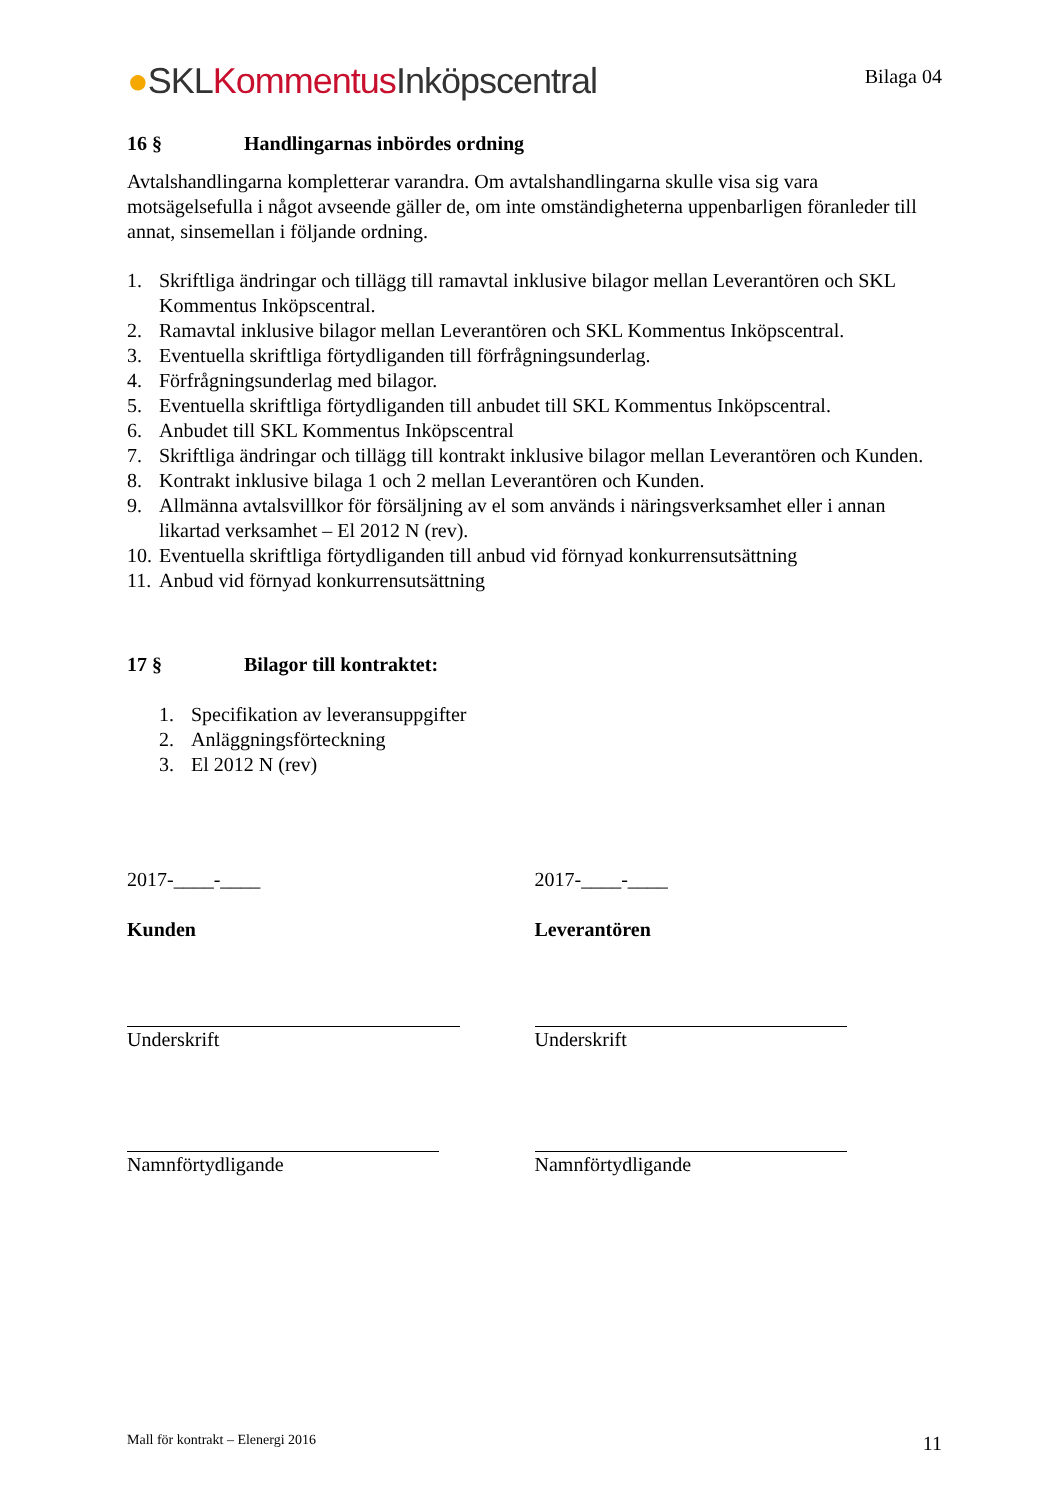●SKL Kommentus Inköpscentral
Bilaga 04
16 § Handlingarnas inbördes ordning
Avtalshandlingarna kompletterar varandra. Om avtalshandlingarna skulle visa sig vara motsägelsefulla i något avseende gäller de, om inte omständigheterna uppenbarligen föranleder till annat, sinsemellan i följande ordning.
1. Skriftliga ändringar och tillägg till ramavtal inklusive bilagor mellan Leverantören och SKL Kommentus Inköpscentral.
2. Ramavtal inklusive bilagor mellan Leverantören och SKL Kommentus Inköpscentral.
3. Eventuella skriftliga förtydliganden till förfrågningsunderlag.
4. Förfrågningsunderlag med bilagor.
5. Eventuella skriftliga förtydliganden till anbudet till SKL Kommentus Inköpscentral.
6. Anbudet till SKL Kommentus Inköpscentral
7. Skriftliga ändringar och tillägg till kontrakt inklusive bilagor mellan Leverantören och Kunden.
8. Kontrakt inklusive bilaga 1 och 2 mellan Leverantören och Kunden.
9. Allmänna avtalsvillkor för försäljning av el som används i näringsverksamhet eller i annan likartad verksamhet – El 2012 N (rev).
10. Eventuella skriftliga förtydliganden till anbud vid förnyad konkurrensutsättning
11. Anbud vid förnyad konkurrensutsättning
17 § Bilagor till kontraktet:
1. Specifikation av leveransuppgifter
2. Anläggningsförteckning
3. El 2012 N (rev)
2017-____-____
Kunden
Underskrift
Namnförtydligande
2017-____-____
Leverantören
Underskrift
Namnförtydligande
Mall för kontrakt – Elenergi 2016 11